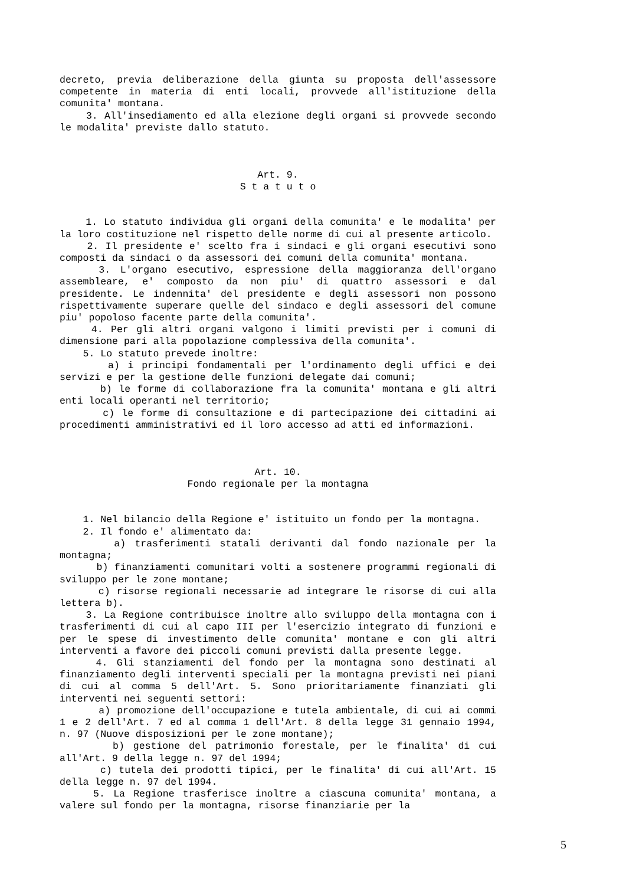decreto, previa deliberazione della giunta su proposta dell'assessore competente in materia di enti locali, provvede all'istituzione della comunita' montana.
3. All'insediamento ed alla elezione degli organi si provvede secondo le modalita' previste dallo statuto.
Art. 9.
S t a t u t o
1. Lo statuto individua gli organi della comunita' e le modalita' per la loro costituzione nel rispetto delle norme di cui al presente articolo.
2. Il presidente e' scelto fra i sindaci e gli organi esecutivi sono composti da sindaci o da assessori dei comuni della comunita' montana.
3. L'organo esecutivo, espressione della maggioranza dell'organo assembleare, e' composto da non piu' di quattro assessori e dal presidente. Le indennita' del presidente e degli assessori non possono rispettivamente superare quelle del sindaco e degli assessori del comune piu' popoloso facente parte della comunita'.
4. Per gli altri organi valgono i limiti previsti per i comuni di dimensione pari alla popolazione complessiva della comunita'.
5. Lo statuto prevede inoltre:
a) i principi fondamentali per l'ordinamento degli uffici e dei servizi e per la gestione delle funzioni delegate dai comuni;
b) le forme di collaborazione fra la comunita' montana e gli altri enti locali operanti nel territorio;
c) le forme di consultazione e di partecipazione dei cittadini ai procedimenti amministrativi ed il loro accesso ad atti ed informazioni.
Art. 10.
Fondo regionale per la montagna
1. Nel bilancio della Regione e' istituito un fondo per la montagna.
2. Il fondo e' alimentato da:
a) trasferimenti statali derivanti dal fondo nazionale per la montagna;
b) finanziamenti comunitari volti a sostenere programmi regionali di sviluppo per le zone montane;
c) risorse regionali necessarie ad integrare le risorse di cui alla lettera b).
3. La Regione contribuisce inoltre allo sviluppo della montagna con i trasferimenti di cui al capo III per l'esercizio integrato di funzioni e per le spese di investimento delle comunita' montane e con gli altri interventi a favore dei piccoli comuni previsti dalla presente legge.
4. Gli stanziamenti del fondo per la montagna sono destinati al finanziamento degli interventi speciali per la montagna previsti nei piani di cui al comma 5 dell'Art. 5. Sono prioritariamente finanziati gli interventi nei seguenti settori:
a) promozione dell'occupazione e tutela ambientale, di cui ai commi 1 e 2 dell'Art. 7 ed al comma 1 dell'Art. 8 della legge 31 gennaio 1994, n. 97 (Nuove disposizioni per le zone montane);
b) gestione del patrimonio forestale, per le finalita' di cui all'Art. 9 della legge n. 97 del 1994;
c) tutela dei prodotti tipici, per le finalita' di cui all'Art. 15 della legge n. 97 del 1994.
5. La Regione trasferisce inoltre a ciascuna comunita' montana, a valere sul fondo per la montagna, risorse finanziarie per la
5